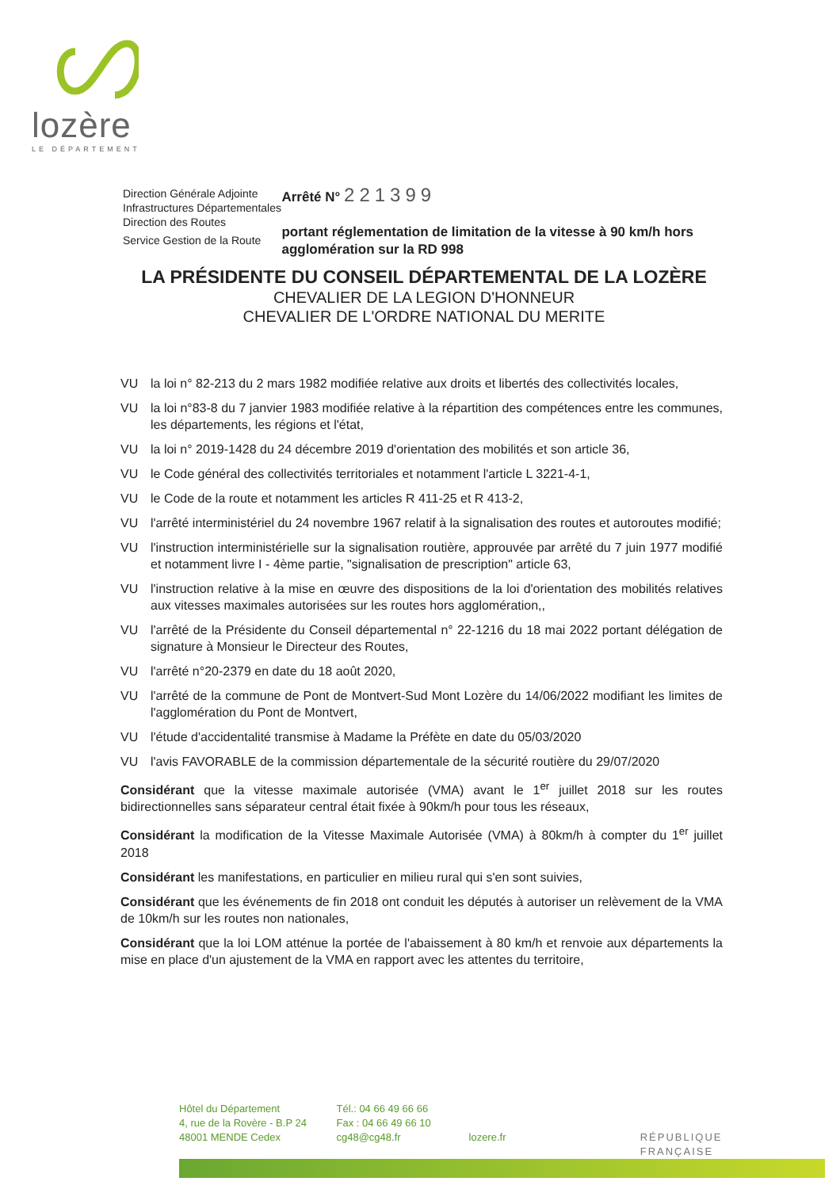lozère
LE DÉPARTEMENT
Direction Générale Adjointe
Infrastructures Départementales
Direction des Routes
Service Gestion de la Route
Arrêté N° 221399
portant réglementation de limitation de la vitesse à 90 km/h hors agglomération sur la RD 998
LA PRÉSIDENTE DU CONSEIL DÉPARTEMENTAL DE LA LOZÈRE
CHEVALIER DE LA LEGION D'HONNEUR
CHEVALIER DE L'ORDRE NATIONAL DU MERITE
VU la loi n° 82-213 du 2 mars 1982 modifiée relative aux droits et libertés des collectivités locales,
VU la loi n°83-8 du 7 janvier 1983 modifiée relative à la répartition des compétences entre les communes, les départements, les régions et l'état,
VU la loi n° 2019-1428 du 24 décembre 2019 d'orientation des mobilités et son article 36,
VU le Code général des collectivités territoriales et notamment l'article L 3221-4-1,
VU le Code de la route et notamment les articles R 411-25 et R 413-2,
VU l'arrêté interministériel du 24 novembre 1967 relatif à la signalisation des routes et autoroutes modifié;
VU l'instruction interministérielle sur la signalisation routière, approuvée par arrêté du 7 juin 1977 modifié et notamment livre I - 4ème partie, "signalisation de prescription" article 63,
VU l'instruction relative à la mise en œuvre des dispositions de la loi d'orientation des mobilités relatives aux vitesses maximales autorisées sur les routes hors agglomération,,
VU l'arrêté de la Présidente du Conseil départemental n° 22-1216 du 18 mai 2022 portant délégation de signature à Monsieur le Directeur des Routes,
VU l'arrêté n°20-2379 en date du 18 août 2020,
VU l'arrêté de la commune de Pont de Montvert-Sud Mont Lozère du 14/06/2022 modifiant les limites de l'agglomération du Pont de Montvert,
VU l'étude d'accidentalité transmise à Madame la Préfète en date du 05/03/2020
VU l'avis FAVORABLE de la commission départementale de la sécurité routière du 29/07/2020
Considérant que la vitesse maximale autorisée (VMA) avant le 1<sup>er</sup> juillet 2018 sur les routes bidirectionnelles sans séparateur central était fixée à 90km/h pour tous les réseaux,
Considérant la modification de la Vitesse Maximale Autorisée (VMA) à 80km/h à compter du 1<sup>er</sup> juillet 2018
Considérant les manifestations, en particulier en milieu rural qui s'en sont suivies,
Considérant que les événements de fin 2018 ont conduit les députés à autoriser un relèvement de la VMA de 10km/h sur les routes non nationales,
Considérant que la loi LOM atténue la portée de l'abaissement à 80 km/h et renvoie aux départements la mise en place d'un ajustement de la VMA en rapport avec les attentes du territoire,
Hôtel du Département
4, rue de la Rovère - B.P 24
48001 MENDE Cedex
Tél.: 04 66 49 66 66
Fax : 04 66 49 66 10
cg48@cg48.fr
lozere.fr
RÉPUBLIQUE FRANÇAISE